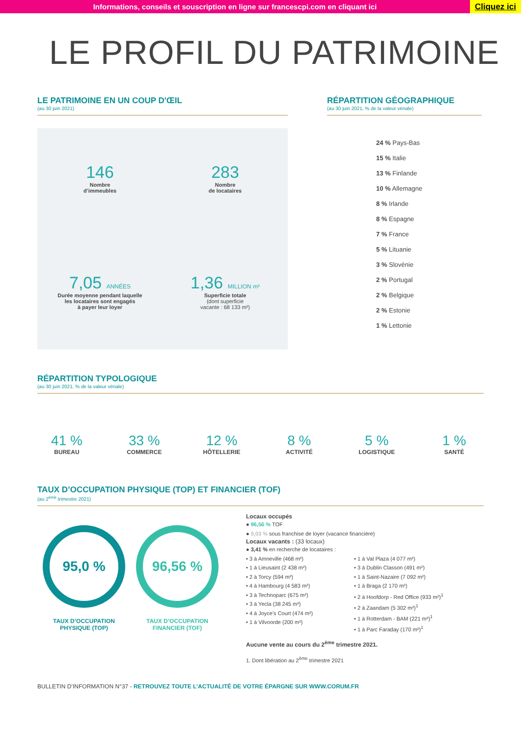Informations, conseils et souscription en ligne sur francescpi.com en cliquant ici
Cliquez ici
LE PROFIL DU PATRIMOINE
LE PATRIMOINE EN UN COUP D'ŒIL
(au 30 juin 2021)
146
Nombre
d’immeubles
283
Nombre
de locataires
7,05 ANNÉES
Durée moyenne pendant laquelle
les locataires sont engagés
à payer leur loyer
1,36 MILLION m²
Superficie totale
(dont superficie
vacante : 68 133 m²)
RÉPARTITION GÉOGRAPHIQUE
(au 30 juin 2021, % de la valeur vénale)
24 % Pays-Bas
15 % Italie
13 % Finlande
10 % Allemagne
8 % Irlande
8 % Espagne
7 % France
5 % Lituanie
3 % Slovénie
2 % Portugal
2 % Belgique
2 % Estonie
1 % Lettonie
RÉPARTITION TYPOLOGIQUE
(au 30 juin 2021, % de la valeur vénale)
41 %
BUREAU
33 %
COMMERCE
12 %
HÔTELLERIE
8 %
ACTIVITÉ
5 %
LOGISTIQUE
1 %
SANTÉ
TAUX D’OCCUPATION PHYSIQUE (TOP) ET FINANCIER (TOF)
(au 2<sup>ème</sup> trimestre 2021)
95,0 %
TAUX D’OCCUPATION
PHYSIQUE (TOP)
96,56 %
TAUX D’OCCUPATION
FINANCIER (TOF)
Locaux occupés
● 96,56 % TOF
● 0,03 % sous franchise de loyer (vacance financière)
Locaux vacants : (33 locaux)
● 3,41 % en recherche de locataires :
• 3 à Amneville (468 m²)
• 1 à Lieusaint (2 438 m²)
• 2 à Torcy (594 m²)
• 4 à Hambourg (4 583 m²)
• 3 à Technoparc (675 m²)
• 3 à Yecla (38 245 m²)
• 4 à Joyce's Court (474 m²)
• 1 à Vilvoorde (200 m²)
• 1 à Val Plaza (4 077 m²)
• 3 à Dublin Classon (491 m²)
• 1 à Saint-Nazaire (7 092 m²)
• 1 à Braga (2 170 m²)
• 2 à Hoofdorp - Red Office (933 m²)<sup>1</sup>
• 2 à Zaandam (5 302 m²)<sup>1</sup>
• 1 à Rotterdam - BAM (221 m²)<sup>1</sup>
• 1 à Parc Faraday (170 m²)<sup>1</sup>
Aucune vente au cours du 2<sup>ème</sup> trimestre 2021.
1. Dont libération au 2<sup>ème</sup> trimestre 2021
BULLETIN D’INFORMATION N°37 - RETROUVEZ TOUTE L’ACTUALITÉ DE VOTRE ÉPARGNE SUR WWW.CORUM.FR